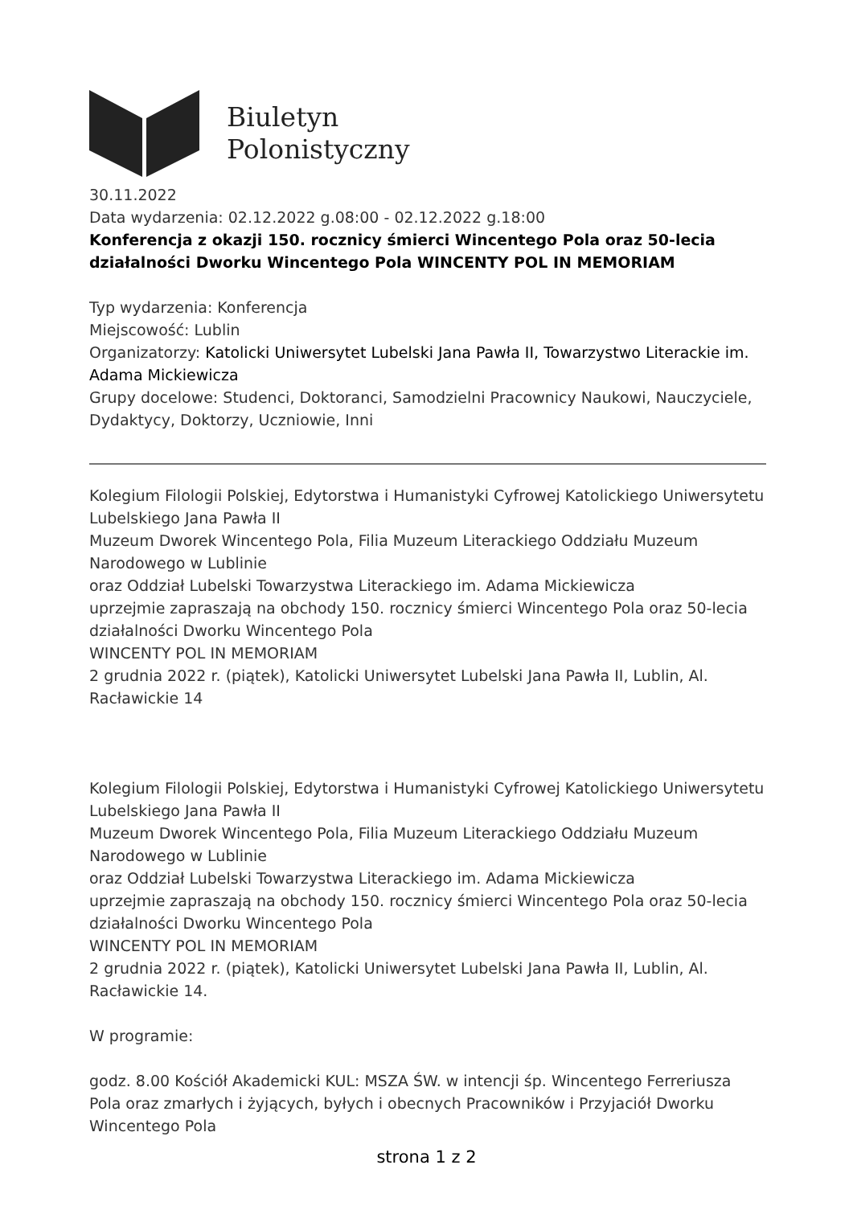Biuletyn
Polonistyczny
30.11.2022
Data wydarzenia: 02.12.2022 g.08:00 - 02.12.2022 g.18:00
Konferencja z okazji 150. rocznicy śmierci Wincentego Pola oraz 50-lecia działalności Dworku Wincentego Pola WINCENTY POL IN MEMORIAM
Typ wydarzenia: Konferencja
Miejscowość: Lublin
Organizatorzy: Katolicki Uniwersytet Lubelski Jana Pawła II, Towarzystwo Literackie im. Adama Mickiewicza
Grupy docelowe: Studenci, Doktoranci, Samodzielni Pracownicy Naukowi, Nauczyciele, Dydaktycy, Doktorzy, Uczniowie, Inni
Kolegium Filologii Polskiej, Edytorstwa i Humanistyki Cyfrowej Katolickiego Uniwersytetu Lubelskiego Jana Pawła II
Muzeum Dworek Wincentego Pola, Filia Muzeum Literackiego Oddziału Muzeum Narodowego w Lublinie
oraz Oddział Lubelski Towarzystwa Literackiego im. Adama Mickiewicza
uprzejmie zapraszają na obchody 150. rocznicy śmierci Wincentego Pola oraz 50-lecia działalności Dworku Wincentego Pola
WINCENTY POL IN MEMORIAM
2 grudnia 2022 r. (piątek), Katolicki Uniwersytet Lubelski Jana Pawła II, Lublin, Al. Racławickie 14
Kolegium Filologii Polskiej, Edytorstwa i Humanistyki Cyfrowej Katolickiego Uniwersytetu Lubelskiego Jana Pawła II
Muzeum Dworek Wincentego Pola, Filia Muzeum Literackiego Oddziału Muzeum Narodowego w Lublinie
oraz Oddział Lubelski Towarzystwa Literackiego im. Adama Mickiewicza
uprzejmie zapraszają na obchody 150. rocznicy śmierci Wincentego Pola oraz 50-lecia działalności Dworku Wincentego Pola
WINCENTY POL IN MEMORIAM
2 grudnia 2022 r. (piątek), Katolicki Uniwersytet Lubelski Jana Pawła II, Lublin, Al. Racławickie 14.
W programie:
godz. 8.00 Kościół Akademicki KUL: MSZA ŚW. w intencji śp. Wincentego Ferreriusza Pola oraz zmarłych i żyjących, byłych i obecnych Pracowników i Przyjaciół Dworku Wincentego Pola
strona 1 z 2